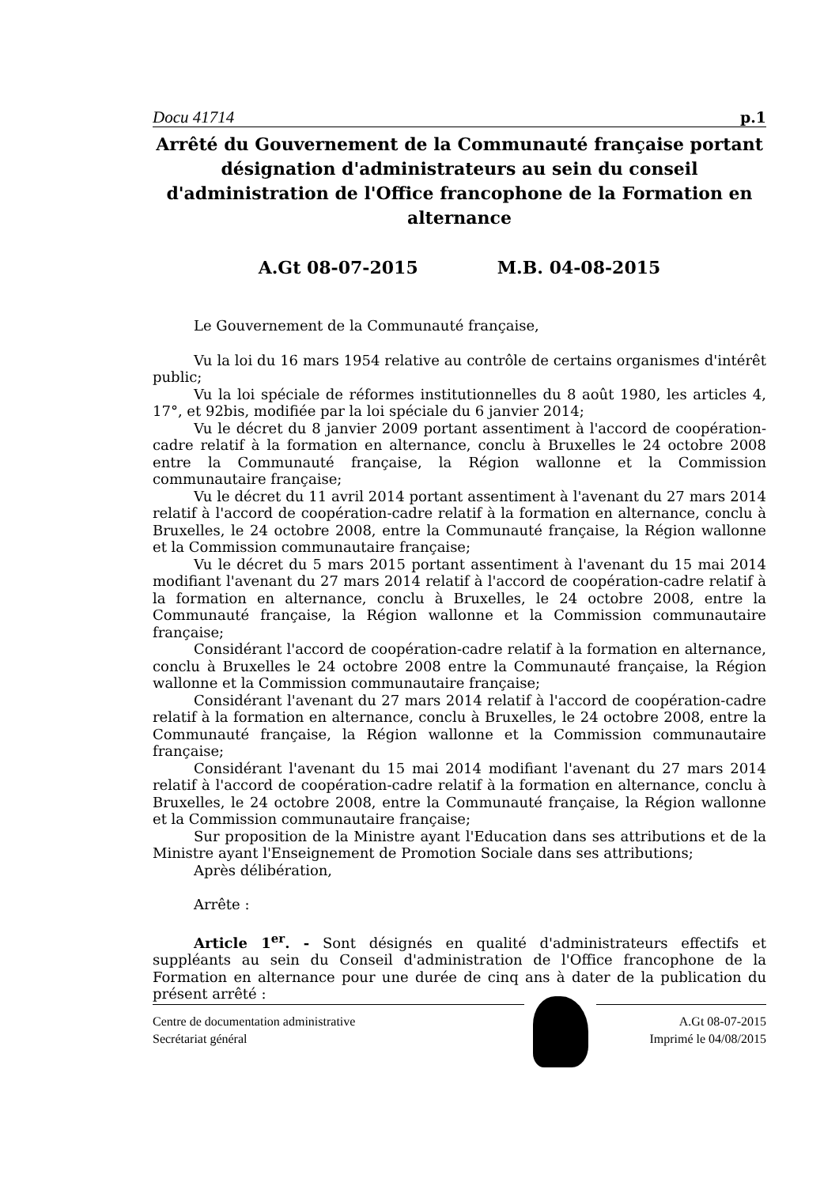Docu 41714 p.1
Arrêté du Gouvernement de la Communauté française portant désignation d'administrateurs au sein du conseil d'administration de l'Office francophone de la Formation en alternance
A.Gt 08-07-2015 M.B. 04-08-2015
Le Gouvernement de la Communauté française,
Vu la loi du 16 mars 1954 relative au contrôle de certains organismes d'intérêt public;
Vu la loi spéciale de réformes institutionnelles du 8 août 1980, les articles 4, 17°, et 92bis, modifiée par la loi spéciale du 6 janvier 2014;
Vu le décret du 8 janvier 2009 portant assentiment à l'accord de coopération-cadre relatif à la formation en alternance, conclu à Bruxelles le 24 octobre 2008 entre la Communauté française, la Région wallonne et la Commission communautaire française;
Vu le décret du 11 avril 2014 portant assentiment à l'avenant du 27 mars 2014 relatif à l'accord de coopération-cadre relatif à la formation en alternance, conclu à Bruxelles, le 24 octobre 2008, entre la Communauté française, la Région wallonne et la Commission communautaire française;
Vu le décret du 5 mars 2015 portant assentiment à l'avenant du 15 mai 2014 modifiant l'avenant du 27 mars 2014 relatif à l'accord de coopération-cadre relatif à la formation en alternance, conclu à Bruxelles, le 24 octobre 2008, entre la Communauté française, la Région wallonne et la Commission communautaire française;
Considérant l'accord de coopération-cadre relatif à la formation en alternance, conclu à Bruxelles le 24 octobre 2008 entre la Communauté française, la Région wallonne et la Commission communautaire française;
Considérant l'avenant du 27 mars 2014 relatif à l'accord de coopération-cadre relatif à la formation en alternance, conclu à Bruxelles, le 24 octobre 2008, entre la Communauté française, la Région wallonne et la Commission communautaire française;
Considérant l'avenant du 15 mai 2014 modifiant l'avenant du 27 mars 2014 relatif à l'accord de coopération-cadre relatif à la formation en alternance, conclu à Bruxelles, le 24 octobre 2008, entre la Communauté française, la Région wallonne et la Commission communautaire française;
Sur proposition de la Ministre ayant l'Education dans ses attributions et de la Ministre ayant l'Enseignement de Promotion Sociale dans ses attributions;
Après délibération,
Arrête :
Article 1<sup>er</sup>. - Sont désignés en qualité d'administrateurs effectifs et suppléants au sein du Conseil d'administration de l'Office francophone de la Formation en alternance pour une durée de cinq ans à dater de la publication du présent arrêté :
Centre de documentation administrative
Secrétariat général
A.Gt 08-07-2015
Imprimé le 04/08/2015